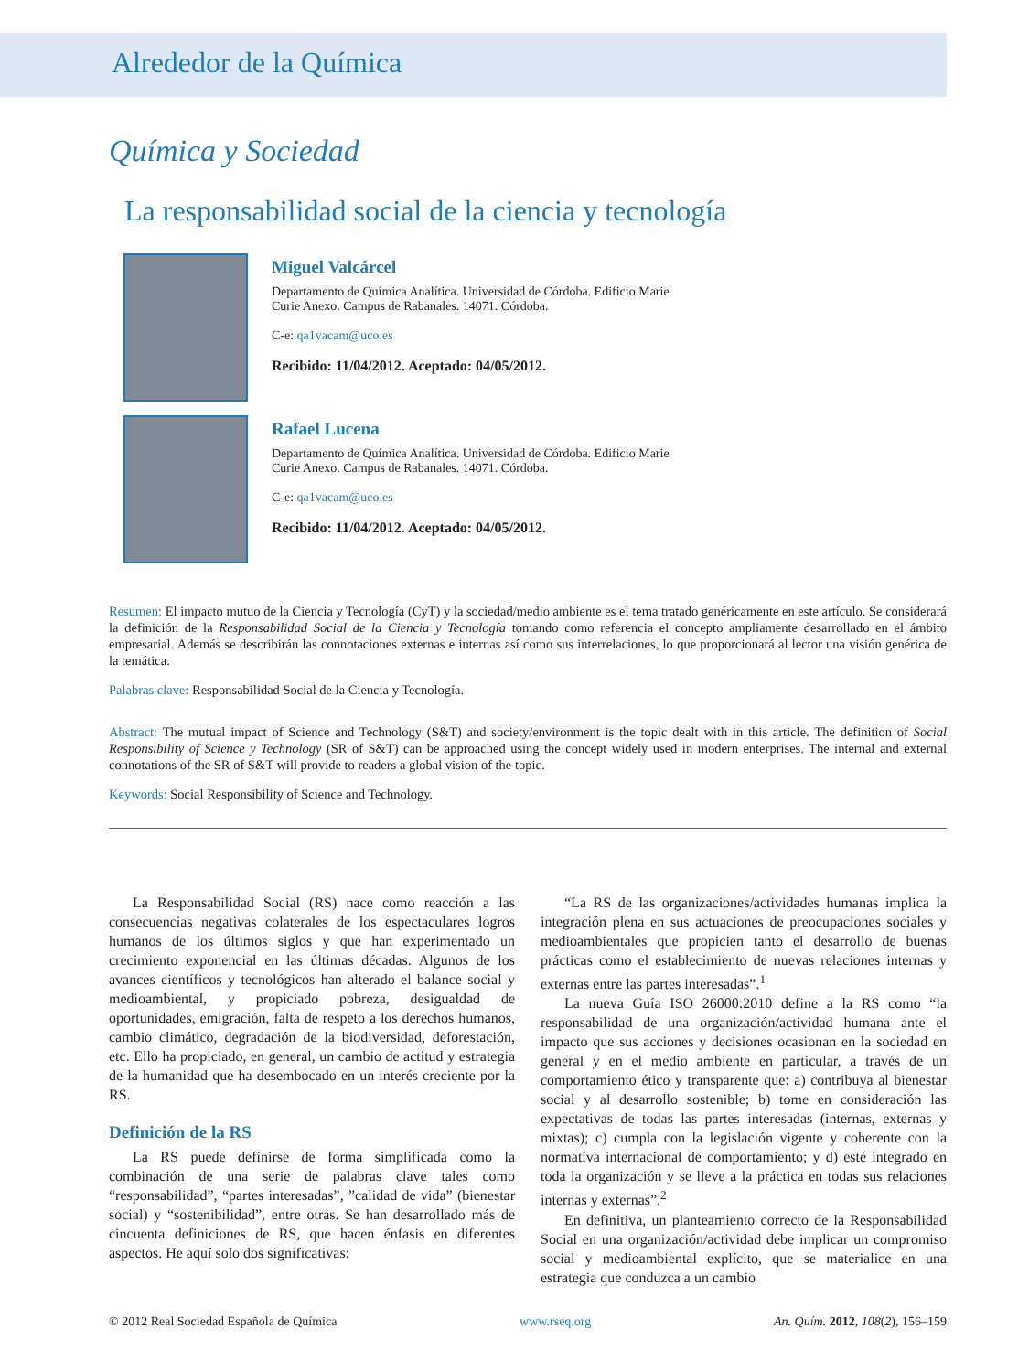Alrededor de la Química
Química y Sociedad
La responsabilidad social de la ciencia y tecnología
Miguel Valcárcel
Departamento de Química Analítica. Universidad de Córdoba. Edificio Marie
Curie Anexo. Campus de Rabanales. 14071. Córdoba.
C-e: qa1vacam@uco.es
Recibido: 11/04/2012. Aceptado: 04/05/2012.
Rafael Lucena
Departamento de Química Analítica. Universidad de Córdoba. Edificio Marie
Curie Anexo. Campus de Rabanales. 14071. Córdoba.
C-e: qa1vacam@uco.es
Recibido: 11/04/2012. Aceptado: 04/05/2012.
Resumen: El impacto mutuo de la Ciencia y Tecnología (CyT) y la sociedad/medio ambiente es el tema tratado genéricamente en este artículo. Se considerará la definición de la Responsabilidad Social de la Ciencia y Tecnología tomando como referencia el concepto ampliamente desarrollado en el ámbito empresarial. Además se describirán las connotaciones externas e internas así como sus interrelaciones, lo que proporcionará al lector una visión genérica de la temática.
Palabras clave: Responsabilidad Social de la Ciencia y Tecnología.
Abstract: The mutual impact of Science and Technology (S&T) and society/environment is the topic dealt with in this article. The definition of Social Responsibility of Science y Technology (SR of S&T) can be approached using the concept widely used in modern enterprises. The internal and external connotations of the SR of S&T will provide to readers a global vision of the topic.
Keywords: Social Responsibility of Science and Technology.
La Responsabilidad Social (RS) nace como reacción a las consecuencias negativas colaterales de los espectaculares logros humanos de los últimos siglos y que han experimentado un crecimiento exponencial en las últimas décadas. Algunos de los avances científicos y tecnológicos han alterado el balance social y medioambiental, y propiciado pobreza, desigualdad de oportunidades, emigración, falta de respeto a los derechos humanos, cambio climático, degradación de la biodiversidad, deforestación, etc. Ello ha propiciado, en general, un cambio de actitud y estrategia de la humanidad que ha desembocado en un interés creciente por la RS.
Definición de la RS
La RS puede definirse de forma simplificada como la combinación de una serie de palabras clave tales como “responsabilidad”, “partes interesadas”, ”calidad de vida” (bienestar social) y “sostenibilidad”, entre otras. Se han desarrollado más de cincuenta definiciones de RS, que hacen énfasis en diferentes aspectos. He aquí solo dos significativas:
“La RS de las organizaciones/actividades humanas implica la integración plena en sus actuaciones de preocupaciones sociales y medioambientales que propicien tanto el desarrollo de buenas prácticas como el establecimiento de nuevas relaciones internas y externas entre las partes interesadas”.<sup>1</sup>
La nueva Guía ISO 26000:2010 define a la RS como “la responsabilidad de una organización/actividad humana ante el impacto que sus acciones y decisiones ocasionan en la sociedad en general y en el medio ambiente en particular, a través de un comportamiento ético y transparente que: a) contribuya al bienestar social y al desarrollo sostenible; b) tome en consideración las expectativas de todas las partes interesadas (internas, externas y mixtas); c) cumpla con la legislación vigente y coherente con la normativa internacional de comportamiento; y d) esté integrado en toda la organización y se lleve a la práctica en todas sus relaciones internas y externas”.<sup>2</sup>
En definitiva, un planteamiento correcto de la Responsabilidad Social en una organización/actividad debe implicar un compromiso social y medioambiental explícito, que se materialice en una estrategia que conduzca a un cambio
© 2012 Real Sociedad Española de Química www.rseq.org An. Quím. 2012, 108(2), 156–159